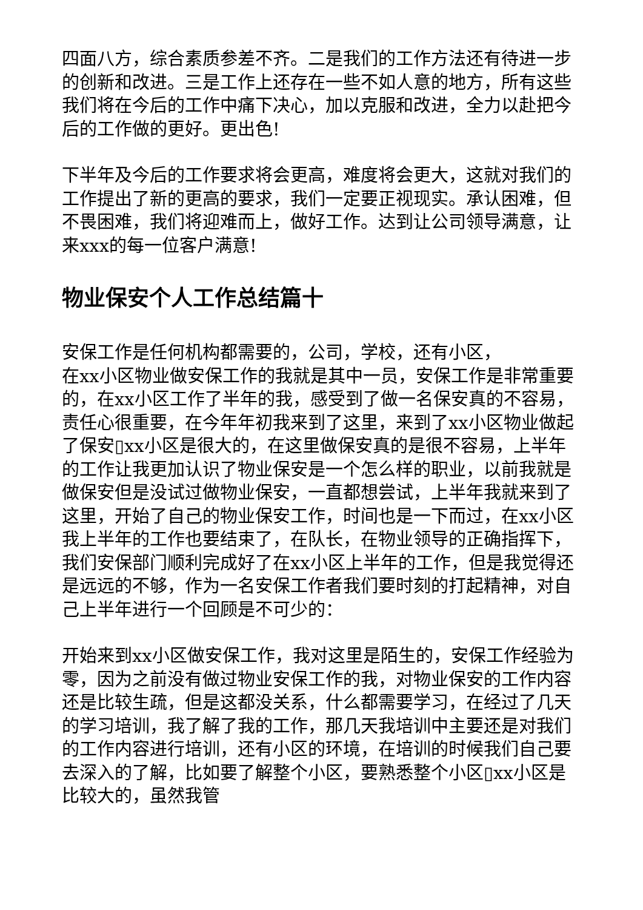四面八方，综合素质参差不齐。二是我们的工作方法还有待进一步的创新和改进。三是工作上还存在一些不如人意的地方，所有这些我们将在今后的工作中痛下决心，加以克服和改进，全力以赴把今后的工作做的更好。更出色!
下半年及今后的工作要求将会更高，难度将会更大，这就对我们的工作提出了新的更高的要求，我们一定要正视现实。承认困难，但不畏困难，我们将迎难而上，做好工作。达到让公司领导满意，让来xxx的每一位客户满意!
物业保安个人工作总结篇十
安保工作是任何机构都需要的，公司，学校，还有小区，
在xx小区物业做安保工作的我就是其中一员，安保工作是非常重要的，在xx小区工作了半年的我，感受到了做一名保安真的不容易，责任心很重要，在今年年初我来到了这里，来到了xx小区物业做起了保安▯xx小区是很大的，在这里做保安真的是很不容易，上半年的工作让我更加认识了物业保安是一个怎么样的职业，以前我就是做保安但是没试过做物业保安，一直都想尝试，上半年我就来到了这里，开始了自己的物业保安工作，时间也是一下而过，在xx小区我上半年的工作也要结束了，在队长，在物业领导的正确指挥下，我们安保部门顺利完成好了在xx小区上半年的工作，但是我觉得还是远远的不够，作为一名安保工作者我们要时刻的打起精神，对自己上半年进行一个回顾是不可少的：
开始来到xx小区做安保工作，我对这里是陌生的，安保工作经验为零，因为之前没有做过物业安保工作的我，对物业保安的工作内容还是比较生疏，但是这都没关系，什么都需要学习，在经过了几天的学习培训，我了解了我的工作，那几天我培训中主要还是对我们的工作内容进行培训，还有小区的环境，在培训的时候我们自己要去深入的了解，比如要了解整个小区，要熟悉整个小区▯xx小区是比较大的，虽然我管